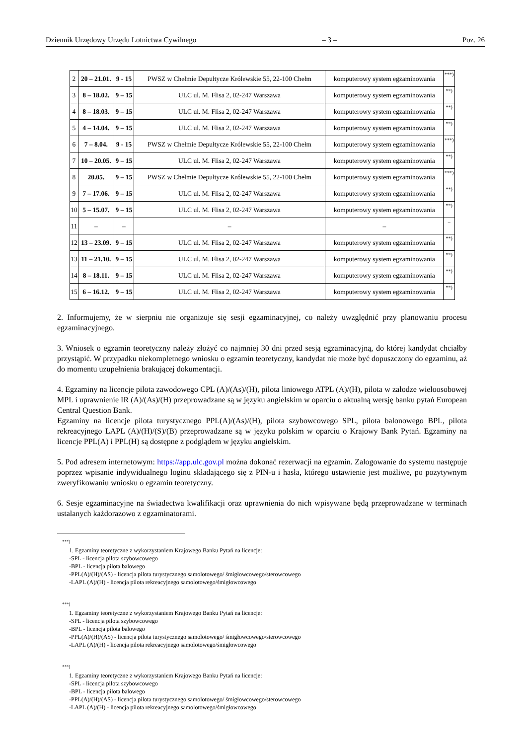Dziennik Urzędowy Urzędu Lotnictwa Cywilnego – 3 – Poz. 26
| 2 | 20 – 21.01. | 9 - 15 | PWSZ w Chełmie Depułtycze Królewskie 55, 22-100 Chełm | komputerowy system egzaminowania | ***) |
| 3 | 8 – 18.02. | 9 – 15 | ULC ul. M. Flisa 2, 02-247 Warszawa | komputerowy system egzaminowania | **) |
| 4 | 8 – 18.03. | 9 – 15 | ULC ul. M. Flisa 2, 02-247 Warszawa | komputerowy system egzaminowania | **) |
| 5 | 4 – 14.04. | 9 – 15 | ULC ul. M. Flisa 2, 02-247 Warszawa | komputerowy system egzaminowania | **) |
| 6 | 7 – 8.04. | 9 - 15 | PWSZ w Chełmie Depułtycze Królewskie 55, 22-100 Chełm | komputerowy system egzaminowania | ***) |
| 7 | 10 – 20.05. | 9 – 15 | ULC ul. M. Flisa 2, 02-247 Warszawa | komputerowy system egzaminowania | **) |
| 8 | 20.05. | 9 – 15 | PWSZ w Chełmie Depułtycze Królewskie 55, 22-100 Chełm | komputerowy system egzaminowania | ***) |
| 9 | 7 – 17.06. | 9 – 15 | ULC ul. M. Flisa 2, 02-247 Warszawa | komputerowy system egzaminowania | **) |
| 10 | 5 – 15.07. | 9 – 15 | ULC ul. M. Flisa 2, 02-247 Warszawa | komputerowy system egzaminowania | **) |
| 11 | – | – | – | – | – |
| 12 | 13 – 23.09. | 9 – 15 | ULC ul. M. Flisa 2, 02-247 Warszawa | komputerowy system egzaminowania | **) |
| 13 | 11 – 21.10. | 9 – 15 | ULC ul. M. Flisa 2, 02-247 Warszawa | komputerowy system egzaminowania | **) |
| 14 | 8 – 18.11. | 9 – 15 | ULC ul. M. Flisa 2, 02-247 Warszawa | komputerowy system egzaminowania | **) |
| 15 | 6 – 16.12. | 9 – 15 | ULC ul. M. Flisa 2, 02-247 Warszawa | komputerowy system egzaminowania | **) |
2. Informujemy, że w sierpniu nie organizuje się sesji egzaminacyjnej, co należy uwzględnić przy planowaniu procesu egzaminacyjnego.
3. Wniosek o egzamin teoretyczny należy złożyć co najmniej 30 dni przed sesją egzaminacyjną, do której kandydat chciałby przystąpić. W przypadku niekompletnego wniosku o egzamin teoretyczny, kandydat nie może być dopuszczony do egzaminu, aż do momentu uzupełnienia brakującej dokumentacji.
4. Egzaminy na licencje pilota zawodowego CPL (A)/(As)/(H), pilota liniowego ATPL (A)/(H), pilota w załodze wieloosobowej MPL i uprawnienie IR (A)/(As)/(H) przeprowadzane są w języku angielskim w oparciu o aktualną wersję banku pytań European Central Question Bank.
Egzaminy na licencje pilota turystycznego PPL(A)/(As)/(H), pilota szybowcowego SPL, pilota balonowego BPL, pilota rekreacyjnego LAPL (A)/(H)/(S)/(B) przeprowadzane są w języku polskim w oparciu o Krajowy Bank Pytań. Egzaminy na licencje PPL(A) i PPL(H) są dostępne z podglądem w języku angielskim.
5. Pod adresem internetowym: https://app.ulc.gov.pl można dokonać rezerwacji na egzamin. Zalogowanie do systemu następuje poprzez wpisanie indywidualnego loginu składającego się z PIN-u i hasła, którego ustawienie jest możliwe, po pozytywnym zweryfikowaniu wniosku o egzamin teoretyczny.
6. Sesje egzaminacyjne na świadectwa kwalifikacji oraz uprawnienia do nich wpisywane będą przeprowadzane w terminach ustalanych każdorazowo z egzaminatorami.
***)
1. Egzaminy teoretyczne z wykorzystaniem Krajowego Banku Pytań na licencje:
-SPL - licencja pilota szybowcowego
-BPL - licencja pilota balowego
-PPL(A)/(H)/(AS) - licencja pilota turystycznego samolotowego/ śmigłowcowego/sterowcowego
-LAPL (A)/(H) - licencja pilota rekreacyjnego samolotowego/śmigłowcowego
***)
1. Egzaminy teoretyczne z wykorzystaniem Krajowego Banku Pytań na licencje:
-SPL - licencja pilota szybowcowego
-BPL - licencja pilota balowego
-PPL(A)/(H)/(AS) - licencja pilota turystycznego samolotowego/ śmigłowcowego/sterowcowego
-LAPL (A)/(H) - licencja pilota rekreacyjnego samolotowego/śmigłowcowego
***)
1. Egzaminy teoretyczne z wykorzystaniem Krajowego Banku Pytań na licencje:
-SPL - licencja pilota szybowcowego
-BPL - licencja pilota balowego
-PPL(A)/(H)/(AS) - licencja pilota turystycznego samolotowego/ śmigłowcowego/sterowcowego
-LAPL (A)/(H) - licencja pilota rekreacyjnego samolotowego/śmigłowcowego